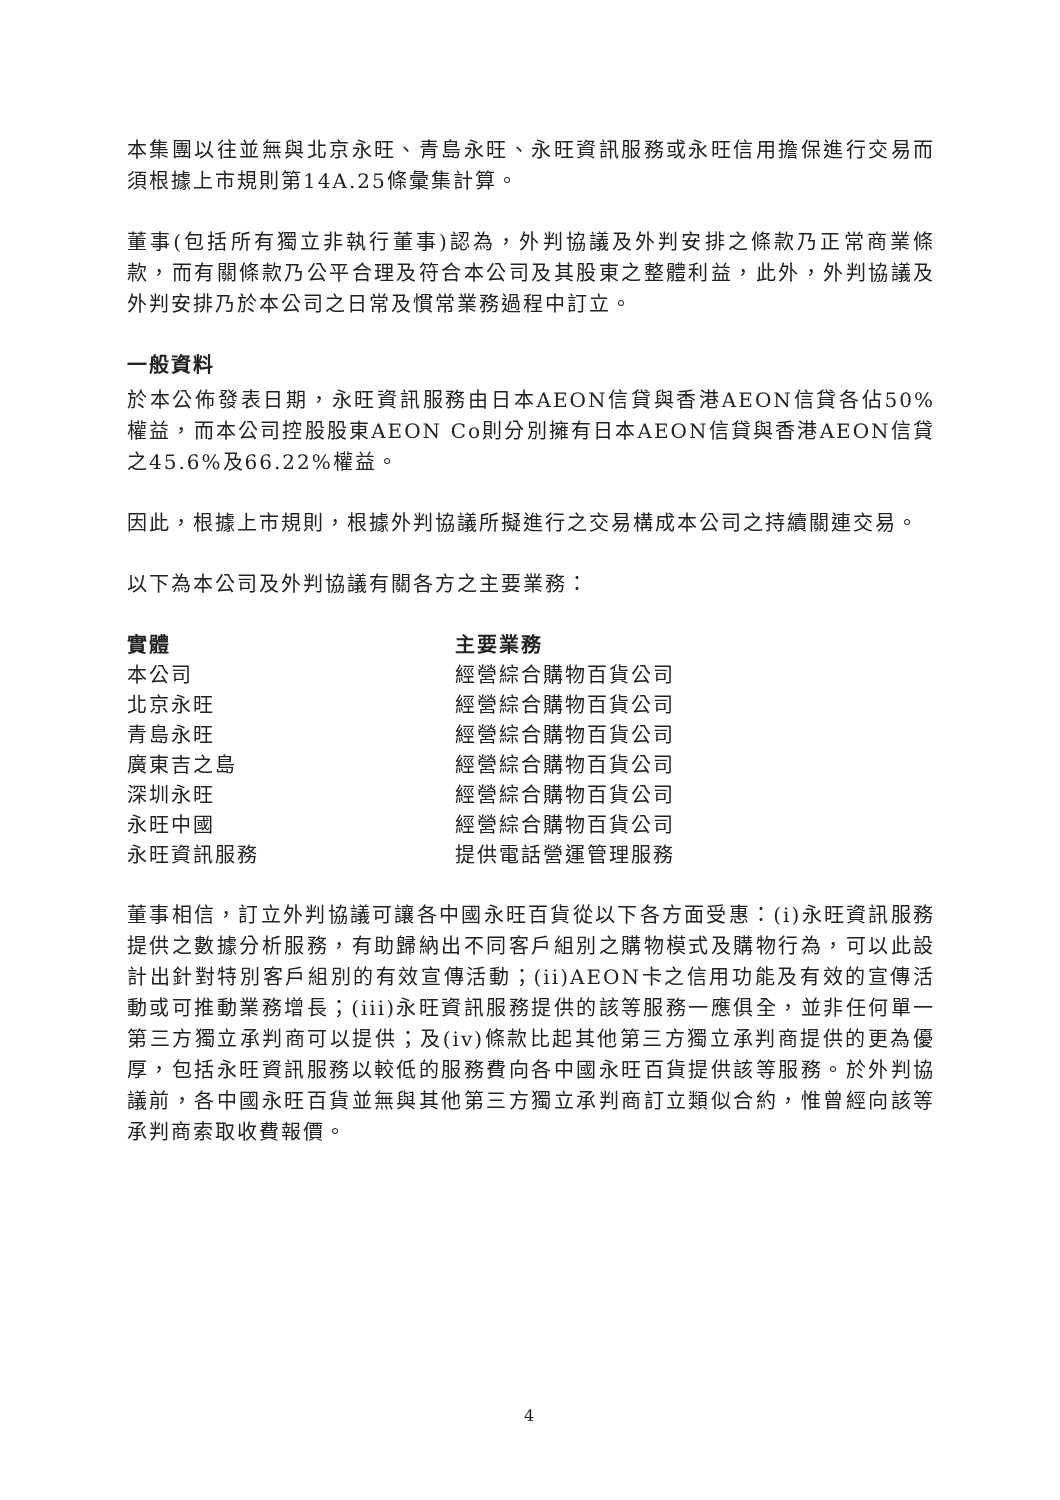本集團以往並無與北京永旺、青島永旺、永旺資訊服務或永旺信用擔保進行交易而須根據上市規則第14A.25條彙集計算。
董事(包括所有獨立非執行董事)認為，外判協議及外判安排之條款乃正常商業條款，而有關條款乃公平合理及符合本公司及其股東之整體利益，此外，外判協議及外判安排乃於本公司之日常及慣常業務過程中訂立。
一般資料
於本公佈發表日期，永旺資訊服務由日本AEON信貸與香港AEON信貸各佔50%權益，而本公司控股股東AEON Co則分別擁有日本AEON信貸與香港AEON信貸之45.6%及66.22%權益。
因此，根據上市規則，根據外判協議所擬進行之交易構成本公司之持續關連交易。
以下為本公司及外判協議有關各方之主要業務：
| 實體 | 主要業務 |
| --- | --- |
| 本公司 | 經營綜合購物百貨公司 |
| 北京永旺 | 經營綜合購物百貨公司 |
| 青島永旺 | 經營綜合購物百貨公司 |
| 廣東吉之島 | 經營綜合購物百貨公司 |
| 深圳永旺 | 經營綜合購物百貨公司 |
| 永旺中國 | 經營綜合購物百貨公司 |
| 永旺資訊服務 | 提供電話營運管理服務 |
董事相信，訂立外判協議可讓各中國永旺百貨從以下各方面受惠：(i)永旺資訊服務提供之數據分析服務，有助歸納出不同客戶組別之購物模式及購物行為，可以此設計出針對特別客戶組別的有效宣傳活動；(ii)AEON卡之信用功能及有效的宣傳活動或可推動業務增長；(iii)永旺資訊服務提供的該等服務一應俱全，並非任何單一第三方獨立承判商可以提供；及(iv)條款比起其他第三方獨立承判商提供的更為優厚，包括永旺資訊服務以較低的服務費向各中國永旺百貨提供該等服務。於外判協議前，各中國永旺百貨並無與其他第三方獨立承判商訂立類似合約，惟曾經向該等承判商索取收費報價。
4